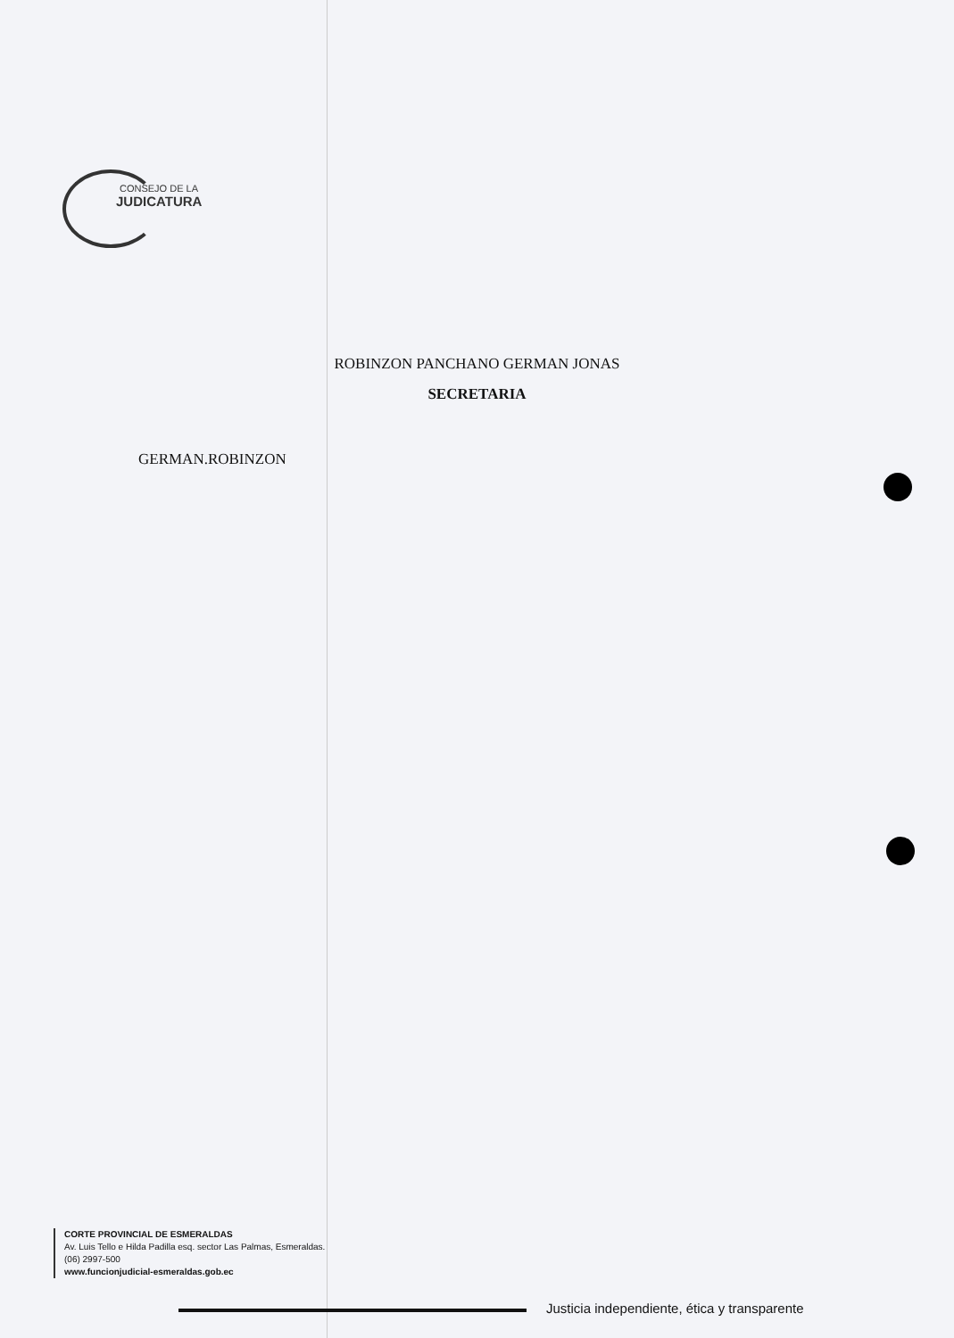CONSEJO DE LA
JUDICATURA
ROBINZON PANCHANO GERMAN JONAS
SECRETARIA
GERMAN.ROBINZON
CORTE PROVINCIAL DE ESMERALDAS
Av. Luis Tello e Hilda Padilla esq. sector Las Palmas, Esmeraldas.
(06) 2997-500
www.funcionjudicial-esmeraldas.gob.ec
Justicia independiente, ética y transparente